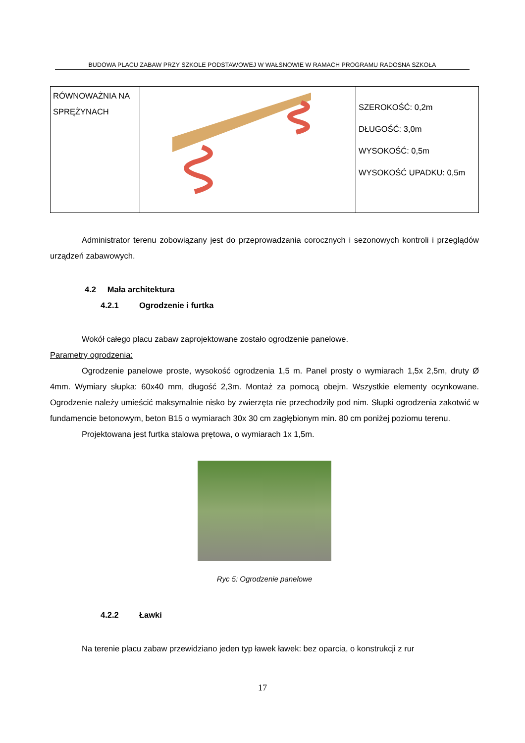BUDOWA PLACU ZABAW PRZY SZKOLE PODSTAWOWEJ W WAŁSNOWIE W RAMACH PROGRAMU RADOSNA SZKOŁA
| RÓWNOWAŻNIA NA SPRĘŻYNACH | | SZEROKOŚĆ: 0,2m DŁUGOŚĆ: 3,0m WYSOKOŚĆ: 0,5m WYSOKOŚĆ UPADKU: 0,5m |
Administrator terenu zobowiązany jest do przeprowadzania corocznych i sezonowych kontroli i przeglądów urządzeń zabawowych.
4.2 Mała architektura
4.2.1 Ogrodzenie i furtka
Wokół całego placu zabaw zaprojektowane zostało ogrodzenie panelowe.
Parametry ogrodzenia:
Ogrodzenie panelowe proste, wysokość ogrodzenia 1,5 m. Panel prosty o wymiarach 1,5x 2,5m, druty Ø 4mm. Wymiary słupka: 60x40 mm, długość 2,3m. Montaż za pomocą obejm. Wszystkie elementy ocynkowane. Ogrodzenie należy umieścić maksymalnie nisko by zwierzęta nie przechodziły pod nim. Słupki ogrodzenia zakotwić w fundamencie betonowym, beton B15 o wymiarach 30x 30 cm zagłębionym min. 80 cm poniżej poziomu terenu.
Projektowana jest furtka stalowa prętowa, o wymiarach 1x 1,5m.
Ryc 5: Ogrodzenie panelowe
4.2.2 Ławki
Na terenie placu zabaw przewidziano jeden typ ławek ławek: bez oparcia, o konstrukcji z rur
17